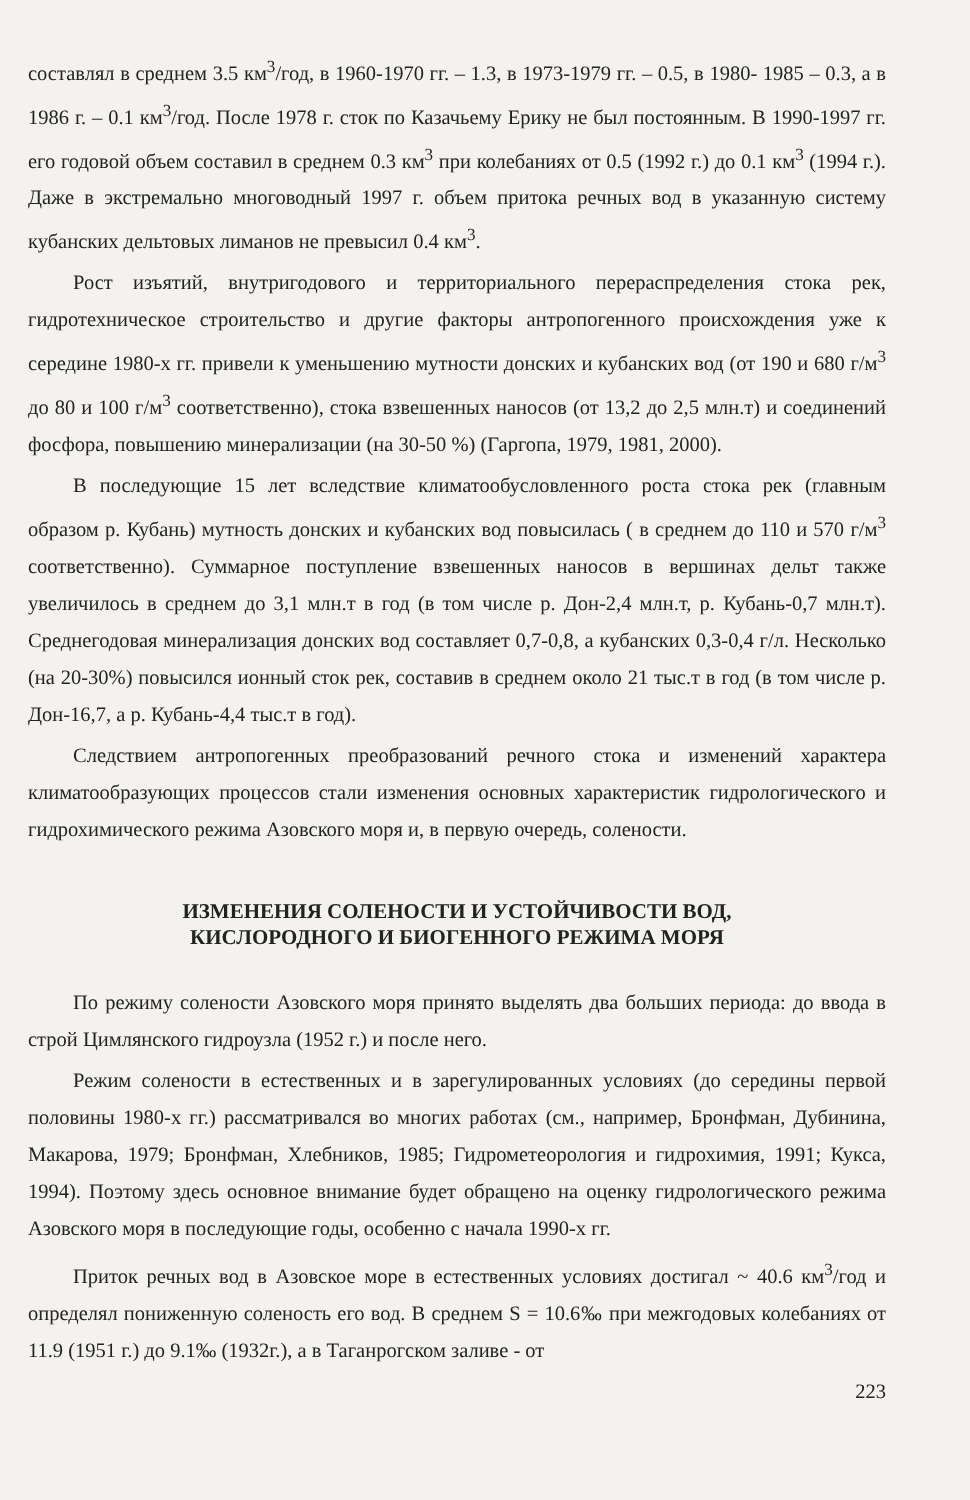составлял в среднем 3.5 км<sup>3</sup>/год, в 1960-1970 гг. – 1.3, в 1973-1979 гг. – 0.5, в 1980- 1985 – 0.3, а в 1986 г. – 0.1 км<sup>3</sup>/год. После 1978 г. сток по Казачьему Ерику не был постоянным. В 1990-1997 гг. его годовой объем составил в среднем 0.3 км<sup>3</sup> при колебаниях от 0.5 (1992 г.) до 0.1 км<sup>3</sup> (1994 г.). Даже в экстремально многоводный 1997 г. объем притока речных вод в указанную систему кубанских дельтовых лиманов не превысил 0.4 км<sup>3</sup>.
Рост изъятий, внутригодового и территориального перераспределения стока рек, гидротехническое строительство и другие факторы антропогенного происхождения уже к середине 1980-х гг. привели к уменьшению мутности донских и кубанских вод (от 190 и 680 г/м<sup>3</sup> до 80 и 100 г/м<sup>3</sup> соответственно), стока взвешенных наносов (от 13,2 до 2,5 млн.т) и соединений фосфора, повышению минерализации (на 30-50 %) (Гаргопа, 1979, 1981, 2000).
В последующие 15 лет вследствие климатообусловленного роста стока рек (главным образом р. Кубань) мутность донских и кубанских вод повысилась ( в среднем до 110 и 570 г/м<sup>3</sup> соответственно). Суммарное поступление взвешенных наносов в вершинах дельт также увеличилось в среднем до 3,1 млн.т в год (в том числе р. Дон-2,4 млн.т, р. Кубань-0,7 млн.т). Среднегодовая минерализация донских вод составляет 0,7-0,8, а кубанских 0,3-0,4 г/л. Несколько (на 20-30%) повысился ионный сток рек, составив в среднем около 21 тыс.т в год (в том числе р. Дон-16,7, а р. Кубань-4,4 тыс.т в год).
Следствием антропогенных преобразований речного стока и изменений характера климатообразующих процессов стали изменения основных характеристик гидрологического и гидрохимического режима Азовского моря и, в первую очередь, солености.
ИЗМЕНЕНИЯ СОЛЕНОСТИ И УСТОЙЧИВОСТИ ВОД,
КИСЛОРОДНОГО И БИОГЕННОГО РЕЖИМА МОРЯ
По режиму солености Азовского моря принято выделять два больших периода: до ввода в строй Цимлянского гидроузла (1952 г.) и после него.
Режим солености в естественных и в зарегулированных условиях (до середины первой половины 1980-х гг.) рассматривался во многих работах (см., например, Бронфман, Дубинина, Макарова, 1979; Бронфман, Хлебников, 1985; Гидрометеорология и гидрохимия, 1991; Кукса, 1994). Поэтому здесь основное внимание будет обращено на оценку гидрологического режима Азовского моря в последующие годы, особенно с начала 1990-х гг.
Приток речных вод в Азовское море в естественных условиях достигал ~ 40.6 км<sup>3</sup>/год и определял пониженную соленость его вод. В среднем S = 10.6‰ при межгодовых колебаниях от 11.9 (1951 г.) до 9.1‰ (1932г.), а в Таганрогском заливе - от
223